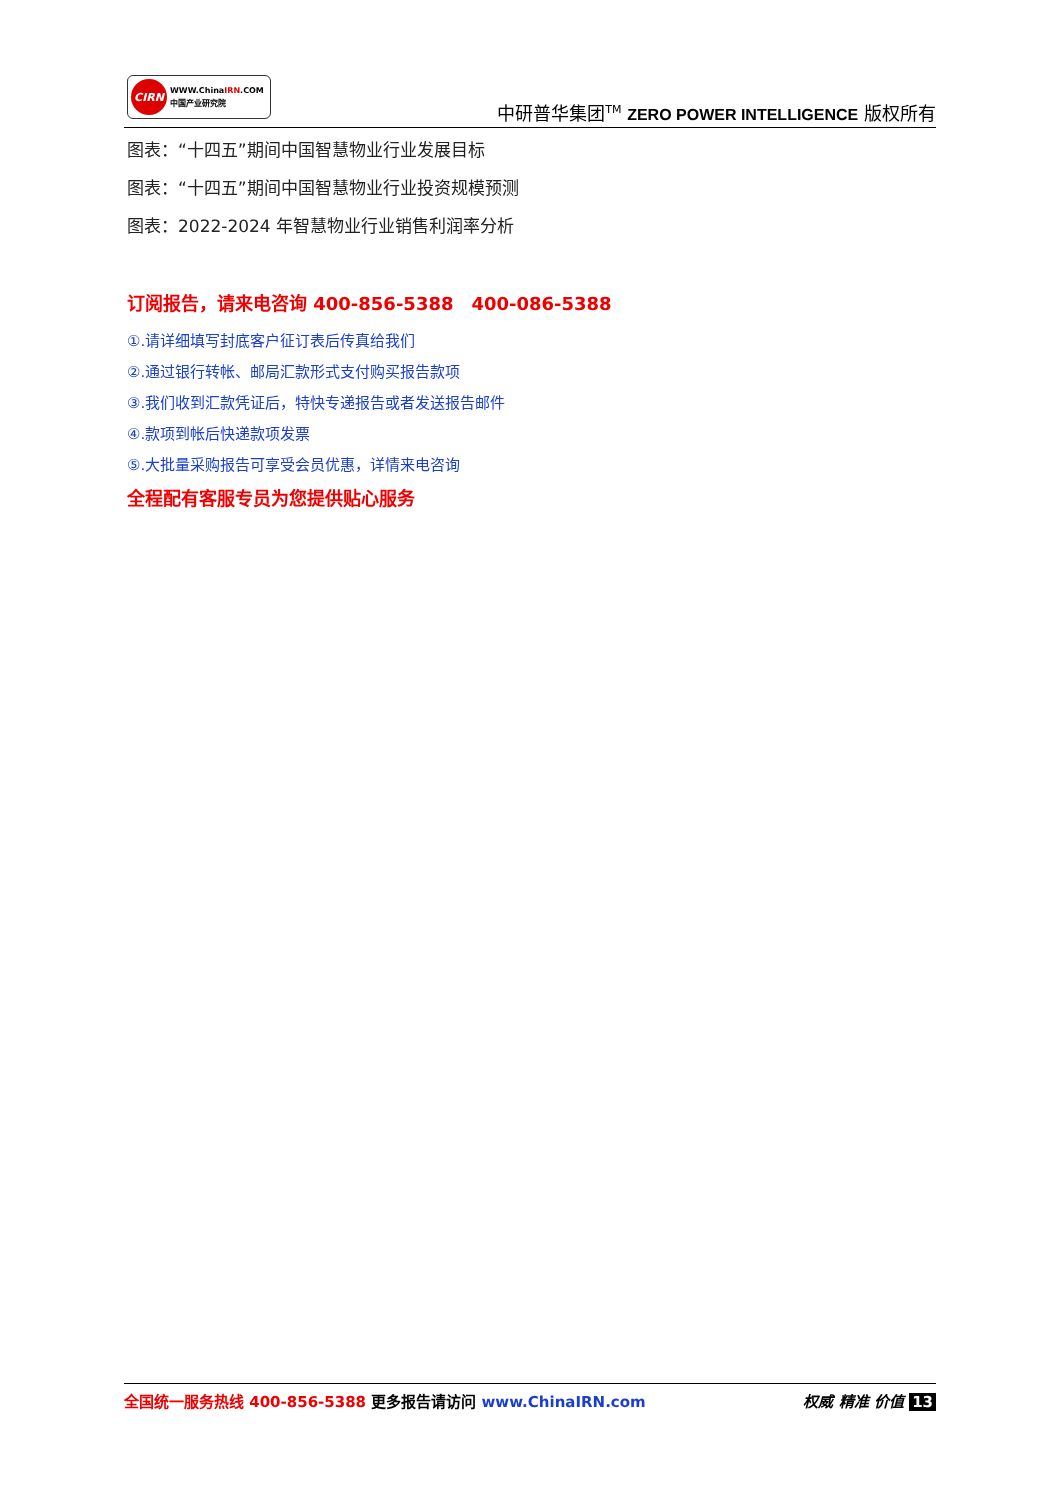CIRN
WWW.ChinaIRN.COM
中国产业研究院
中研普华集团<sup>TM</sup> ZERO POWER INTELLIGENCE 版权所有
图表：“十四五”期间中国智慧物业行业发展目标
图表：“十四五”期间中国智慧物业行业投资规模预测
图表：2022-2024 年智慧物业行业销售利润率分析
订阅报告，请来电咨询 400-856-5388　400-086-5388
①.请详细填写封底客户征订表后传真给我们
②.通过银行转帐、邮局汇款形式支付购买报告款项
③.我们收到汇款凭证后，特快专递报告或者发送报告邮件
④.款项到帐后快递款项发票
⑤.大批量采购报告可享受会员优惠，详情来电咨询
全程配有客服专员为您提供贴心服务
全国统一服务热线 400-856-5388 更多报告请访问 www.ChinaIRN.com
权威 精准 价值 13